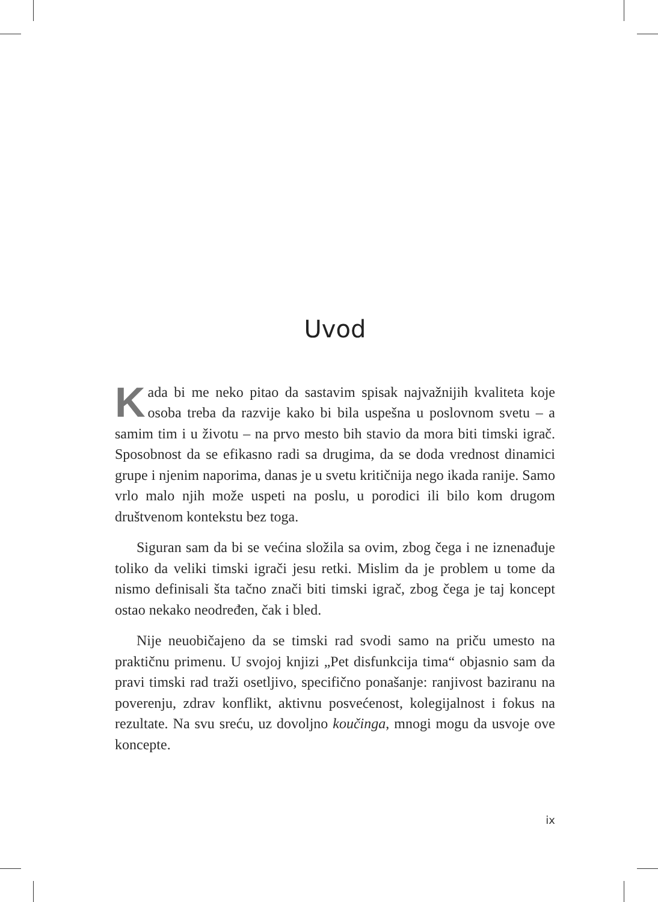Uvod
Kada bi me neko pitao da sastavim spisak najvažnijih kvaliteta koje osoba treba da razvije kako bi bila uspešna u poslovnom svetu – a samim tim i u životu – na prvo mesto bih stavio da mora biti timski igrač. Sposobnost da se efikasno radi sa drugima, da se doda vrednost dinamici grupe i njenim naporima, danas je u svetu kritičnija nego ikada ranije. Samo vrlo malo njih može uspeti na poslu, u porodici ili bilo kom drugom društvenom kontekstu bez toga.
Siguran sam da bi se većina složila sa ovim, zbog čega i ne iznenađuje toliko da veliki timski igrači jesu retki. Mislim da je problem u tome da nismo definisali šta tačno znači biti timski igrač, zbog čega je taj koncept ostao nekako neodređen, čak i bled.
Nije neuobičajeno da se timski rad svodi samo na priču umesto na praktičnu primenu. U svojoj knjizi „Pet disfunkcija tima“ objasnio sam da pravi timski rad traži osetljivo, specifično ponašanje: ranjivost baziranu na poverenju, zdrav konflikt, aktivnu posvećenost, kolegijalnost i fokus na rezultate. Na svu sreću, uz dovoljno koučinga, mnogi mogu da usvoje ove koncepte.
ix